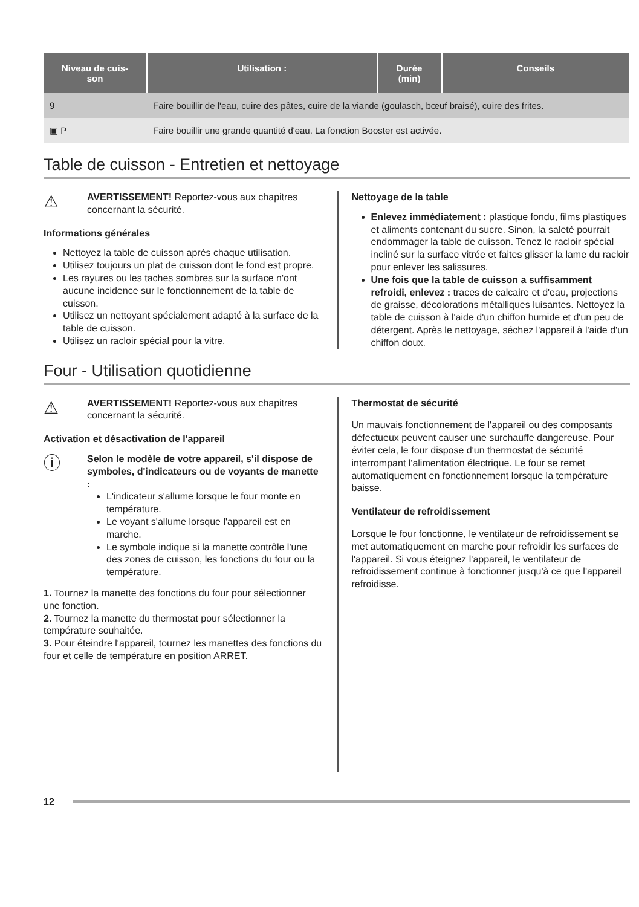| Niveau de cuis- son | Utilisation : | Durée (min) | Conseils |
| --- | --- | --- | --- |
| 9 | Faire bouillir de l'eau, cuire des pâtes, cuire de la viande (goulasch, bœuf braisé), cuire des frites. | | |
| ▣ P | Faire bouillir une grande quantité d'eau. La fonction Booster est activée. | | |
Table de cuisson - Entretien et nettoyage
⚠
AVERTISSEMENT! Reportez-vous aux chapitres concernant la sécurité.
Informations générales
Nettoyez la table de cuisson après chaque utilisation.
Utilisez toujours un plat de cuisson dont le fond est propre.
Les rayures ou les taches sombres sur la surface n'ont aucune incidence sur le fonctionnement de la table de cuisson.
Utilisez un nettoyant spécialement adapté à la surface de la table de cuisson.
Utilisez un racloir spécial pour la vitre.
Nettoyage de la table
Enlevez immédiatement : plastique fondu, films plastiques et aliments contenant du sucre. Sinon, la saleté pourrait endommager la table de cuisson. Tenez le racloir spécial incliné sur la surface vitrée et faites glisser la lame du racloir pour enlever les salissures.
Une fois que la table de cuisson a suffisamment refroidi, enlevez : traces de calcaire et d'eau, projections de graisse, décolorations métalliques luisantes. Nettoyez la table de cuisson à l'aide d'un chiffon humide et d'un peu de détergent. Après le nettoyage, séchez l'appareil à l'aide d'un chiffon doux.
Four - Utilisation quotidienne
⚠
AVERTISSEMENT! Reportez-vous aux chapitres concernant la sécurité.
Activation et désactivation de l'appareil
ⓘ
Selon le modèle de votre appareil, s'il dispose de symboles, d'indicateurs ou de voyants de manette :
L'indicateur s'allume lorsque le four monte en température.
Le voyant s'allume lorsque l'appareil est en marche.
Le symbole indique si la manette contrôle l'une des zones de cuisson, les fonctions du four ou la température.
1. Tournez la manette des fonctions du four pour sélectionner une fonction.
2. Tournez la manette du thermostat pour sélectionner la température souhaitée.
3. Pour éteindre l'appareil, tournez les manettes des fonctions du four et celle de température en position ARRET.
Thermostat de sécurité
Un mauvais fonctionnement de l'appareil ou des composants défectueux peuvent causer une surchauffe dangereuse. Pour éviter cela, le four dispose d'un thermostat de sécurité interrompant l'alimentation électrique. Le four se remet automatiquement en fonctionnement lorsque la température baisse.
Ventilateur de refroidissement
Lorsque le four fonctionne, le ventilateur de refroidissement se met automatiquement en marche pour refroidir les surfaces de l'appareil. Si vous éteignez l'appareil, le ventilateur de refroidissement continue à fonctionner jusqu'à ce que l'appareil refroidisse.
12